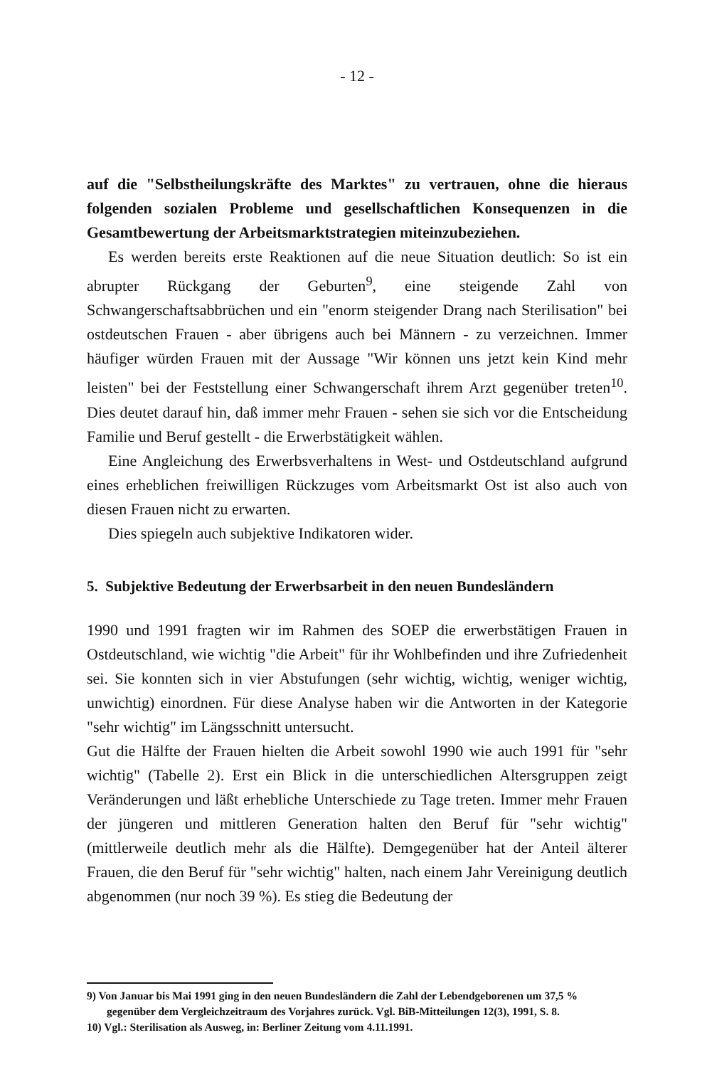- 12 -
auf die "Selbstheilungskräfte des Marktes" zu vertrauen, ohne die hieraus folgenden sozialen Probleme und gesellschaftlichen Konsequenzen in die Gesamtbewertung der Arbeitsmarktstrategien miteinzubeziehen.
Es werden bereits erste Reaktionen auf die neue Situation deutlich: So ist ein abrupter Rückgang der Geburten<sup>9</sup>, eine steigende Zahl von Schwangerschaftsabbrüchen und ein "enorm steigender Drang nach Sterilisation" bei ostdeutschen Frauen - aber übrigens auch bei Männern - zu verzeichnen. Immer häufiger würden Frauen mit der Aussage "Wir können uns jetzt kein Kind mehr leisten" bei der Feststellung einer Schwangerschaft ihrem Arzt gegenüber treten<sup>10</sup>. Dies deutet darauf hin, daß immer mehr Frauen - sehen sie sich vor die Entscheidung Familie und Beruf gestellt - die Erwerbstätigkeit wählen.
Eine Angleichung des Erwerbsverhaltens in West- und Ostdeutschland aufgrund eines erheblichen freiwilligen Rückzuges vom Arbeitsmarkt Ost ist also auch von diesen Frauen nicht zu erwarten.
Dies spiegeln auch subjektive Indikatoren wider.
5. Subjektive Bedeutung der Erwerbsarbeit in den neuen Bundesländern
1990 und 1991 fragten wir im Rahmen des SOEP die erwerbstätigen Frauen in Ostdeutschland, wie wichtig "die Arbeit" für ihr Wohlbefinden und ihre Zufriedenheit sei. Sie konnten sich in vier Abstufungen (sehr wichtig, wichtig, weniger wichtig, unwichtig) einordnen. Für diese Analyse haben wir die Antworten in der Kategorie "sehr wichtig" im Längsschnitt untersucht.
Gut die Hälfte der Frauen hielten die Arbeit sowohl 1990 wie auch 1991 für "sehr wichtig" (Tabelle 2). Erst ein Blick in die unterschiedlichen Altersgruppen zeigt Veränderungen und läßt erhebliche Unterschiede zu Tage treten. Immer mehr Frauen der jüngeren und mittleren Generation halten den Beruf für "sehr wichtig" (mittlerweile deutlich mehr als die Hälfte). Demgegenüber hat der Anteil älterer Frauen, die den Beruf für "sehr wichtig" halten, nach einem Jahr Vereinigung deutlich abgenommen (nur noch 39 %). Es stieg die Bedeutung der
9) Von Januar bis Mai 1991 ging in den neuen Bundesländern die Zahl der Lebendgeborenen um 37,5 % gegenüber dem Vergleichzeitraum des Vorjahres zurück. Vgl. BiB-Mitteilungen 12(3), 1991, S. 8.
10) Vgl.: Sterilisation als Ausweg, in: Berliner Zeitung vom 4.11.1991.